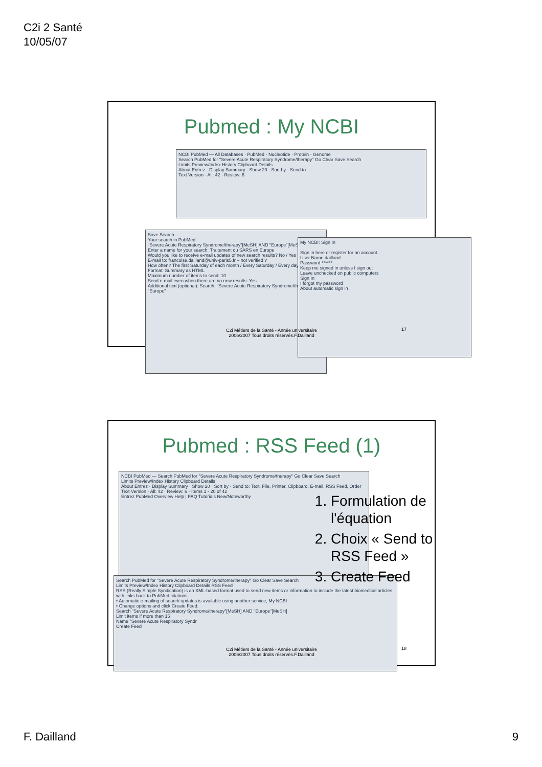C2i 2 Santé
10/05/07
Pubmed : My NCBI
NCBI PubMed — All Databases · PubMed · Nucleotide · Protein · Genome
Search PubMed for "Severe Acute Respiratory Syndrome/therapy" Go Clear Save Search
Limits Preview/Index History Clipboard Details
About Entrez · Display Summary · Show 20 · Sort by · Send to
Text Version · All: 42 · Review: 6
Save Search
Your search in PubMed
"Severe Acute Respiratory Syndrome/therapy"[MeSH] AND "Europe"[MeSH]
Enter a name for your search: Traitement du SARS en Europe
Would you like to receive e-mail updates of new search results? No / Yes
E-mail to: francoise.dailland@univ-paris5.fr – not verified ?
How often? The first Saturday of each month / Every Saturday / Every day
Format: Summary as HTML
Maximum number of items to send: 10
Send e-mail even when there are no new results: Yes
Additional text (optional): Search: "Severe Acute Respiratory Syndrome/therapy" "Europe"
My NCBI: Sign In
Sign in here or register for an account.
User Name dailland
Password ******
Keep me signed in unless I sign out
Leave unchecked on public computers
Sign In
I forgot my password
About automatic sign in
C2i Métiers de la Santé - Année universitaire
2006/2007 Tous droits réservés.F.Dailland
17
Pubmed : RSS Feed (1)
NCBI PubMed — Search PubMed for "Severe Acute Respiratory Syndrome/therapy" Go Clear Save Search
Limits Preview/Index History Clipboard Details
About Entrez · Display Summary · Show 20 · Sort by · Send to: Text, File, Printer, Clipboard, E-mail, RSS Feed, Order
Text Version · All: 42 · Review: 6 · Items 1 - 20 of 42
Entrez PubMed Overview Help | FAQ Tutorials New/Noteworthy
Search PubMed for "Severe Acute Respiratory Syndrome/therapy" Go Clear Save Search
Limits Preview/Index History Clipboard Details RSS Feed
RSS (Really Simple Syndication) is an XML-based format used to send new items or information to include the latest biomedical articles with links back to PubMed citations.
• Automatic e-mailing of search updates is available using another service, My NCBI
• Change options and click Create Feed.
Search "Severe Acute Respiratory Syndrome/therapy"[MeSH] AND "Europe"[MeSH]
Limit items if more than 15
Name "Severe Acute Respiratory Syndr
Create Feed
1. Formulation de l'équation
2. Choix « Send to RSS Feed »
3. Create Feed
C2i Métiers de la Santé - Année universitaire
2006/2007 Tous droits réservés.F.Dailland
18
F. Dailland 9